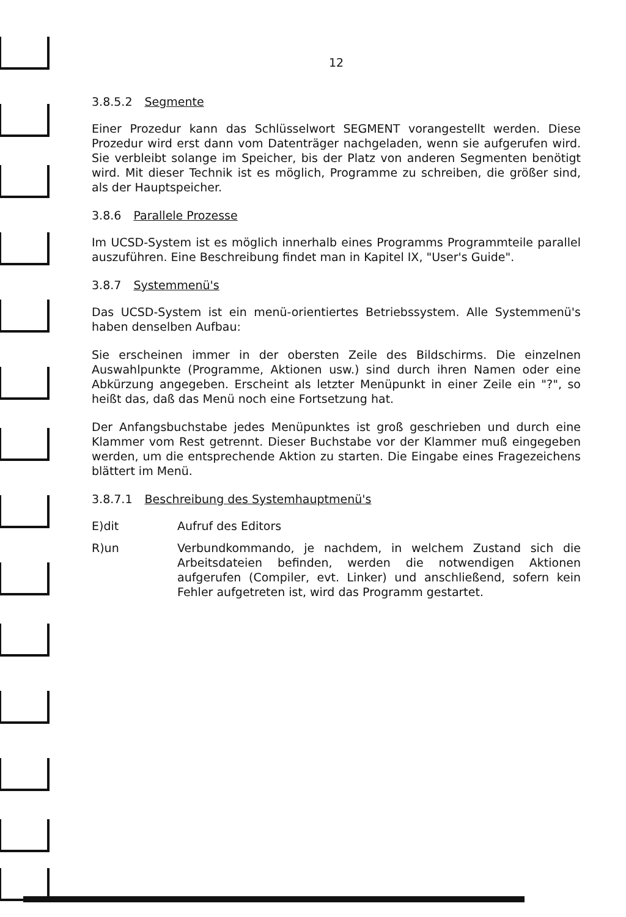12
3.8.5.2 Segmente
Einer Prozedur kann das Schlüsselwort SEGMENT vorangestellt werden. Diese Prozedur wird erst dann vom Datenträger nachgeladen, wenn sie aufgerufen wird. Sie verbleibt solange im Speicher, bis der Platz von anderen Segmenten benötigt wird. Mit dieser Technik ist es möglich, Programme zu schreiben, die größer sind, als der Hauptspeicher.
3.8.6 Parallele Prozesse
Im UCSD-System ist es möglich innerhalb eines Programms Programmteile parallel auszuführen. Eine Beschreibung findet man in Kapitel IX, "User's Guide".
3.8.7 Systemmenü's
Das UCSD-System ist ein menü-orientiertes Betriebssystem. Alle Systemmenü's haben denselben Aufbau:
Sie erscheinen immer in der obersten Zeile des Bildschirms. Die einzelnen Auswahlpunkte (Programme, Aktionen usw.) sind durch ihren Namen oder eine Abkürzung angegeben. Erscheint als letzter Menüpunkt in einer Zeile ein "?", so heißt das, daß das Menü noch eine Fortsetzung hat.
Der Anfangsbuchstabe jedes Menüpunktes ist groß geschrieben und durch eine Klammer vom Rest getrennt. Dieser Buchstabe vor der Klammer muß eingegeben werden, um die entsprechende Aktion zu starten. Die Eingabe eines Fragezeichens blättert im Menü.
3.8.7.1 Beschreibung des Systemhauptmenü's
E)dit Aufruf des Editors
R)un Verbundkommando, je nachdem, in welchem Zustand sich die Arbeitsdateien befinden, werden die notwendigen Aktionen aufgerufen (Compiler, evt. Linker) und anschließend, sofern kein Fehler aufgetreten ist, wird das Programm gestartet.